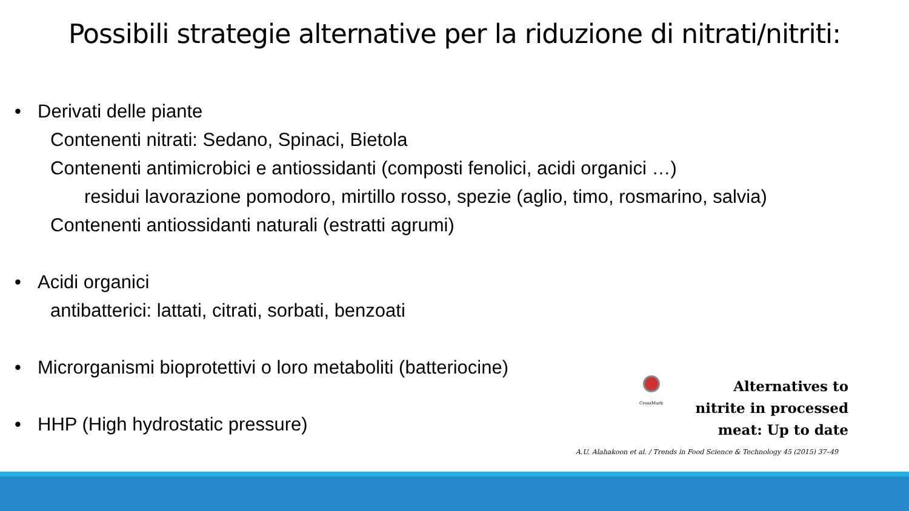Possibili strategie alternative per la riduzione di nitrati/nitriti:
• Derivati delle piante
Contenenti nitrati: Sedano, Spinaci, Bietola
Contenenti antimicrobici e antiossidanti (composti fenolici, acidi organici …)
residui lavorazione pomodoro, mirtillo rosso, spezie (aglio, timo, rosmarino, salvia)
Contenenti antiossidanti naturali (estratti agrumi)
• Acidi organici
antibatterici: lattati, citrati, sorbati, benzoati
• Microrganismi bioprotettivi o loro metaboliti (batteriocine)
• HHP (High hydrostatic pressure)
CrossMark
Alternatives to
nitrite in processed
meat: Up to date
A.U. Alahakoon et al. / Trends in Food Science & Technology 45 (2015) 37–49